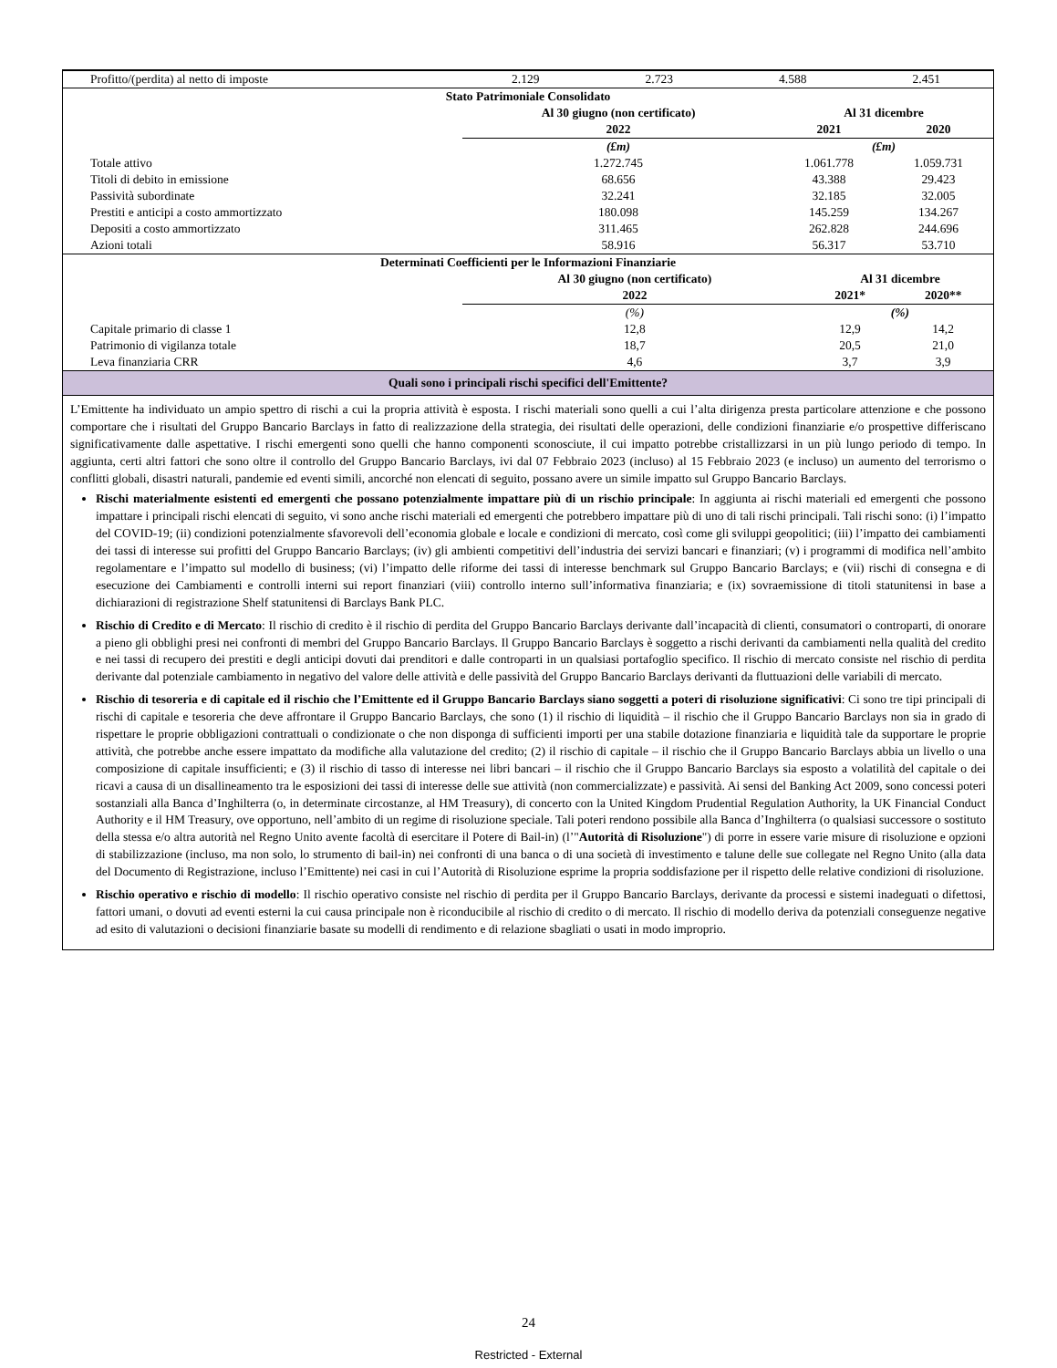| Profitto/(perdita) al netto di imposte | 2.129 | 2.723 | 4.588 | 2.451 |
| Stato Patrimoniale Consolidato | | | |
| | Al 30 giugno (non certificato) | Al 31 dicembre | |
| | 2022 | 2021 | 2020 |
| | (£m) | (£m) | |
| Totale attivo | 1.272.745 | 1.061.778 | 1.059.731 |
| Titoli di debito in emissione | 68.656 | 43.388 | 29.423 |
| Passività subordinate | 32.241 | 32.185 | 32.005 |
| Prestiti e anticipi a costo ammortizzato | 180.098 | 145.259 | 134.267 |
| Depositi a costo ammortizzato | 311.465 | 262.828 | 244.696 |
| Azioni totali | 58.916 | 56.317 | 53.710 |
| Determinati Coefficienti per le Informazioni Finanziarie | | | |
| | Al 30 giugno (non certificato) | Al 31 dicembre | |
| | 2022 | 2021* | 2020** |
| | (%) | (%) | |
| Capitale primario di classe 1 | 12,8 | 12,9 | 14,2 |
| Patrimonio di vigilanza totale | 18,7 | 20,5 | 21,0 |
| Leva finanziaria CRR | 4,6 | 3,7 | 3,9 |
Quali sono i principali rischi specifici dell'Emittente?
L’Emittente ha individuato un ampio spettro di rischi a cui la propria attività è esposta. I rischi materiali sono quelli a cui l’alta dirigenza presta particolare attenzione e che possono comportare che i risultati del Gruppo Bancario Barclays in fatto di realizzazione della strategia, dei risultati delle operazioni, delle condizioni finanziarie e/o prospettive differiscano significativamente dalle aspettative. I rischi emergenti sono quelli che hanno componenti sconosciute, il cui impatto potrebbe cristallizzarsi in un più lungo periodo di tempo. In aggiunta, certi altri fattori che sono oltre il controllo del Gruppo Bancario Barclays, ivi dal 07 Febbraio 2023 (incluso) al 15 Febbraio 2023 (e incluso) un aumento del terrorismo o conflitti globali, disastri naturali, pandemie ed eventi simili, ancorché non elencati di seguito, possano avere un simile impatto sul Gruppo Bancario Barclays.
Rischi materialmente esistenti ed emergenti che possano potenzialmente impattare più di un rischio principale: In aggiunta ai rischi materiali ed emergenti che possono impattare i principali rischi elencati di seguito, vi sono anche rischi materiali ed emergenti che potrebbero impattare più di uno di tali rischi principali. Tali rischi sono: (i) l’impatto del COVID-19; (ii) condizioni potenzialmente sfavorevoli dell’economia globale e locale e condizioni di mercato, così come gli sviluppi geopolitici; (iii) l’impatto dei cambiamenti dei tassi di interesse sui profitti del Gruppo Bancario Barclays; (iv) gli ambienti competitivi dell’industria dei servizi bancari e finanziari; (v) i programmi di modifica nell’ambito regolamentare e l’impatto sul modello di business; (vi) l’impatto delle riforme dei tassi di interesse benchmark sul Gruppo Bancario Barclays; e (vii) rischi di consegna e di esecuzione dei Cambiamenti e controlli interni sui report finanziari (viii) controllo interno sull’informativa finanziaria; e (ix) sovraemissione di titoli statunitensi in base a dichiarazioni di registrazione Shelf statunitensi di Barclays Bank PLC.
Rischio di Credito e di Mercato: Il rischio di credito è il rischio di perdita del Gruppo Bancario Barclays derivante dall’incapacità di clienti, consumatori o controparti, di onorare a pieno gli obblighi presi nei confronti di membri del Gruppo Bancario Barclays. Il Gruppo Bancario Barclays è soggetto a rischi derivanti da cambiamenti nella qualità del credito e nei tassi di recupero dei prestiti e degli anticipi dovuti dai prenditori e dalle controparti in un qualsiasi portafoglio specifico. Il rischio di mercato consiste nel rischio di perdita derivante dal potenziale cambiamento in negativo del valore delle attività e delle passività del Gruppo Bancario Barclays derivanti da fluttuazioni delle variabili di mercato.
Rischio di tesoreria e di capitale ed il rischio che l’Emittente ed il Gruppo Bancario Barclays siano soggetti a poteri di risoluzione significativi: Ci sono tre tipi principali di rischi di capitale e tesoreria che deve affrontare il Gruppo Bancario Barclays, che sono (1) il rischio di liquidità – il rischio che il Gruppo Bancario Barclays non sia in grado di rispettare le proprie obbligazioni contrattuali o condizionate o che non disponga di sufficienti importi per una stabile dotazione finanziaria e liquidità tale da supportare le proprie attività, che potrebbe anche essere impattato da modifiche alla valutazione del credito; (2) il rischio di capitale – il rischio che il Gruppo Bancario Barclays abbia un livello o una composizione di capitale insufficienti; e (3) il rischio di tasso di interesse nei libri bancari – il rischio che il Gruppo Bancario Barclays sia esposto a volatilità del capitale o dei ricavi a causa di un disallineamento tra le esposizioni dei tassi di interesse delle sue attività (non commercializzate) e passività. Ai sensi del Banking Act 2009, sono concessi poteri sostanziali alla Banca d’Inghilterra (o, in determinate circostanze, al HM Treasury), di concerto con la United Kingdom Prudential Regulation Authority, la UK Financial Conduct Authority e il HM Treasury, ove opportuno, nell’ambito di un regime di risoluzione speciale. Tali poteri rendono possibile alla Banca d’Inghilterra (o qualsiasi successore o sostituto della stessa e/o altra autorità nel Regno Unito avente facoltà di esercitare il Potere di Bail-in) (l’"Autorità di Risoluzione") di porre in essere varie misure di risoluzione e opzioni di stabilizzazione (incluso, ma non solo, lo strumento di bail-in) nei confronti di una banca o di una società di investimento e talune delle sue collegate nel Regno Unito (alla data del Documento di Registrazione, incluso l’Emittente) nei casi in cui l’Autorità di Risoluzione esprime la propria soddisfazione per il rispetto delle relative condizioni di risoluzione.
Rischio operativo e rischio di modello: Il rischio operativo consiste nel rischio di perdita per il Gruppo Bancario Barclays, derivante da processi e sistemi inadeguati o difettosi, fattori umani, o dovuti ad eventi esterni la cui causa principale non è riconducibile al rischio di credito o di mercato. Il rischio di modello deriva da potenziali conseguenze negative ad esito di valutazioni o decisioni finanziarie basate su modelli di rendimento e di relazione sbagliati o usati in modo improprio.
24
Restricted - External